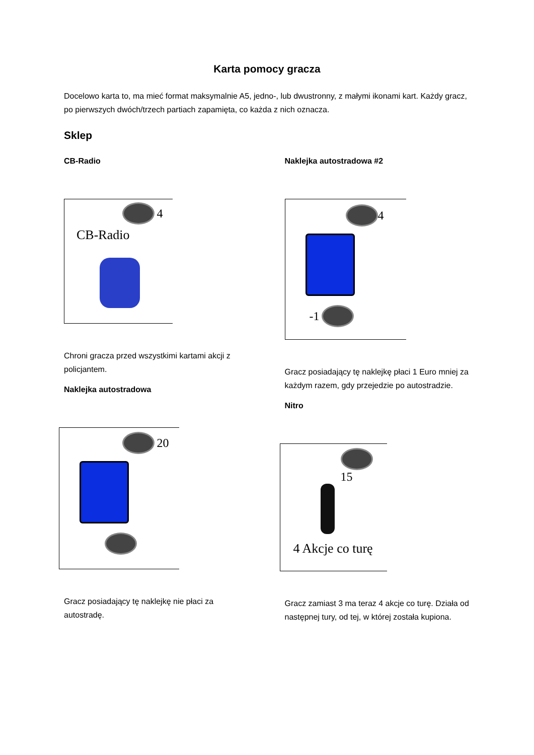Karta pomocy gracza
Docelowo karta to, ma mieć format maksymalnie A5, jedno-, lub dwustronny, z małymi ikonami kart. Każdy gracz, po pierwszych dwóch/trzech partiach zapamięta, co każda z nich oznacza.
Sklep
CB-Radio
4
CB-Radio
Chroni gracza przed wszystkimi kartami akcji z policjantem.
Naklejka autostradowa
20
Gracz posiadający tę naklejkę nie płaci za autostradę.
Naklejka autostradowa #2
4
-1
Gracz posiadający tę naklejkę płaci 1 Euro mniej za każdym razem, gdy przejedzie po autostradzie.
Nitro
15
4 Akcje co turę
Gracz zamiast 3 ma teraz 4 akcje co turę. Działa od następnej tury, od tej, w której została kupiona.